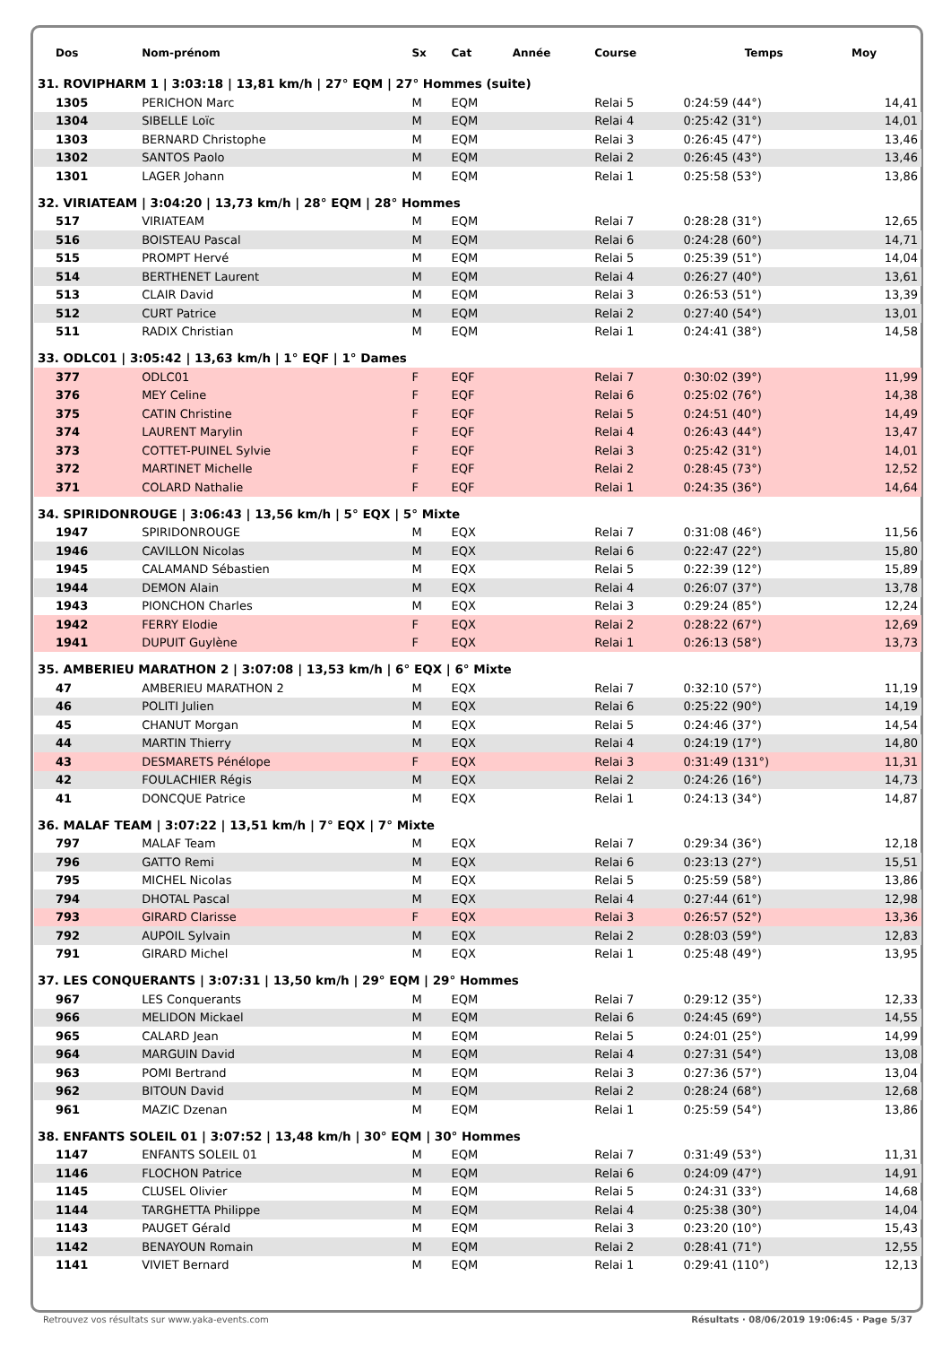| Dos | Nom-prénom | Sx | Cat | Année | Course | Temps | Moy |
| --- | --- | --- | --- | --- | --- | --- | --- |
| 31. ROVIPHARM 1 / 3:03:18 / 13,81 km/h / 27° EQM / 27° Hommes (suite) | | | | | | | |
| 1305 | PERICHON Marc | M | EQM | | Relai 5 | 0:24:59 (44°) | 14,41 |
| 1304 | SIBELLE Loïc | M | EQM | | Relai 4 | 0:25:42 (31°) | 14,01 |
| 1303 | BERNARD Christophe | M | EQM | | Relai 3 | 0:26:45 (47°) | 13,46 |
| 1302 | SANTOS Paolo | M | EQM | | Relai 2 | 0:26:45 (43°) | 13,46 |
| 1301 | LAGER Johann | M | EQM | | Relai 1 | 0:25:58 (53°) | 13,86 |
| 32. VIRIATEAM / 3:04:20 / 13,73 km/h / 28° EQM / 28° Hommes | | | | | | | |
| 517 | VIRIATEAM | M | EQM | | Relai 7 | 0:28:28 (31°) | 12,65 |
| 516 | BOISTEAU Pascal | M | EQM | | Relai 6 | 0:24:28 (60°) | 14,71 |
| 515 | PROMPT Hervé | M | EQM | | Relai 5 | 0:25:39 (51°) | 14,04 |
| 514 | BERTHENET Laurent | M | EQM | | Relai 4 | 0:26:27 (40°) | 13,61 |
| 513 | CLAIR David | M | EQM | | Relai 3 | 0:26:53 (51°) | 13,39 |
| 512 | CURT Patrice | M | EQM | | Relai 2 | 0:27:40 (54°) | 13,01 |
| 511 | RADIX Christian | M | EQM | | Relai 1 | 0:24:41 (38°) | 14,58 |
| 33. ODLC01 / 3:05:42 / 13,63 km/h / 1° EQF / 1° Dames | | | | | | | |
| 377 | ODLC01 | F | EQF | | Relai 7 | 0:30:02 (39°) | 11,99 |
| 376 | MEY Celine | F | EQF | | Relai 6 | 0:25:02 (76°) | 14,38 |
| 375 | CATIN Christine | F | EQF | | Relai 5 | 0:24:51 (40°) | 14,49 |
| 374 | LAURENT Marylin | F | EQF | | Relai 4 | 0:26:43 (44°) | 13,47 |
| 373 | COTTET-PUINEL Sylvie | F | EQF | | Relai 3 | 0:25:42 (31°) | 14,01 |
| 372 | MARTINET Michelle | F | EQF | | Relai 2 | 0:28:45 (73°) | 12,52 |
| 371 | COLARD Nathalie | F | EQF | | Relai 1 | 0:24:35 (36°) | 14,64 |
| 34. SPIRIDONROUGE / 3:06:43 / 13,56 km/h / 5° EQX / 5° Mixte | | | | | | | |
| 1947 | SPIRIDONROUGE | M | EQX | | Relai 7 | 0:31:08 (46°) | 11,56 |
| 1946 | CAVILLON Nicolas | M | EQX | | Relai 6 | 0:22:47 (22°) | 15,80 |
| 1945 | CALAMAND Sébastien | M | EQX | | Relai 5 | 0:22:39 (12°) | 15,89 |
| 1944 | DEMON Alain | M | EQX | | Relai 4 | 0:26:07 (37°) | 13,78 |
| 1943 | PIONCHON Charles | M | EQX | | Relai 3 | 0:29:24 (85°) | 12,24 |
| 1942 | FERRY Elodie | F | EQX | | Relai 2 | 0:28:22 (67°) | 12,69 |
| 1941 | DUPUIT Guylène | F | EQX | | Relai 1 | 0:26:13 (58°) | 13,73 |
| 35. AMBERIEU MARATHON 2 / 3:07:08 / 13,53 km/h / 6° EQX / 6° Mixte | | | | | | | |
| 47 | AMBERIEU MARATHON 2 | M | EQX | | Relai 7 | 0:32:10 (57°) | 11,19 |
| 46 | POLITI Julien | M | EQX | | Relai 6 | 0:25:22 (90°) | 14,19 |
| 45 | CHANUT Morgan | M | EQX | | Relai 5 | 0:24:46 (37°) | 14,54 |
| 44 | MARTIN Thierry | M | EQX | | Relai 4 | 0:24:19 (17°) | 14,80 |
| 43 | DESMARETS Pénélope | F | EQX | | Relai 3 | 0:31:49 (131°) | 11,31 |
| 42 | FOULACHIER Régis | M | EQX | | Relai 2 | 0:24:26 (16°) | 14,73 |
| 41 | DONCQUE Patrice | M | EQX | | Relai 1 | 0:24:13 (34°) | 14,87 |
| 36. MALAF TEAM / 3:07:22 / 13,51 km/h / 7° EQX / 7° Mixte | | | | | | | |
| 797 | MALAF Team | M | EQX | | Relai 7 | 0:29:34 (36°) | 12,18 |
| 796 | GATTO Remi | M | EQX | | Relai 6 | 0:23:13 (27°) | 15,51 |
| 795 | MICHEL Nicolas | M | EQX | | Relai 5 | 0:25:59 (58°) | 13,86 |
| 794 | DHOTAL Pascal | M | EQX | | Relai 4 | 0:27:44 (61°) | 12,98 |
| 793 | GIRARD Clarisse | F | EQX | | Relai 3 | 0:26:57 (52°) | 13,36 |
| 792 | AUPOIL Sylvain | M | EQX | | Relai 2 | 0:28:03 (59°) | 12,83 |
| 791 | GIRARD Michel | M | EQX | | Relai 1 | 0:25:48 (49°) | 13,95 |
| 37. LES CONQUERANTS / 3:07:31 / 13,50 km/h / 29° EQM / 29° Hommes | | | | | | | |
| 967 | LES Conquerants | M | EQM | | Relai 7 | 0:29:12 (35°) | 12,33 |
| 966 | MELIDON Mickael | M | EQM | | Relai 6 | 0:24:45 (69°) | 14,55 |
| 965 | CALARD Jean | M | EQM | | Relai 5 | 0:24:01 (25°) | 14,99 |
| 964 | MARGUIN David | M | EQM | | Relai 4 | 0:27:31 (54°) | 13,08 |
| 963 | POMI Bertrand | M | EQM | | Relai 3 | 0:27:36 (57°) | 13,04 |
| 962 | BITOUN David | M | EQM | | Relai 2 | 0:28:24 (68°) | 12,68 |
| 961 | MAZIC Dzenan | M | EQM | | Relai 1 | 0:25:59 (54°) | 13,86 |
| 38. ENFANTS SOLEIL 01 / 3:07:52 / 13,48 km/h / 30° EQM / 30° Hommes | | | | | | | |
| 1147 | ENFANTS SOLEIL 01 | M | EQM | | Relai 7 | 0:31:49 (53°) | 11,31 |
| 1146 | FLOCHON Patrice | M | EQM | | Relai 6 | 0:24:09 (47°) | 14,91 |
| 1145 | CLUSEL Olivier | M | EQM | | Relai 5 | 0:24:31 (33°) | 14,68 |
| 1144 | TARGHETTA Philippe | M | EQM | | Relai 4 | 0:25:38 (30°) | 14,04 |
| 1143 | PAUGET Gérald | M | EQM | | Relai 3 | 0:23:20 (10°) | 15,43 |
| 1142 | BENAYOUN Romain | M | EQM | | Relai 2 | 0:28:41 (71°) | 12,55 |
| 1141 | VIVIET Bernard | M | EQM | | Relai 1 | 0:29:41 (110°) | 12,13 |
Retrouvez vos résultats sur www.yaka-events.com Résultats · 08/06/2019 19:06:45 · Page 5/37